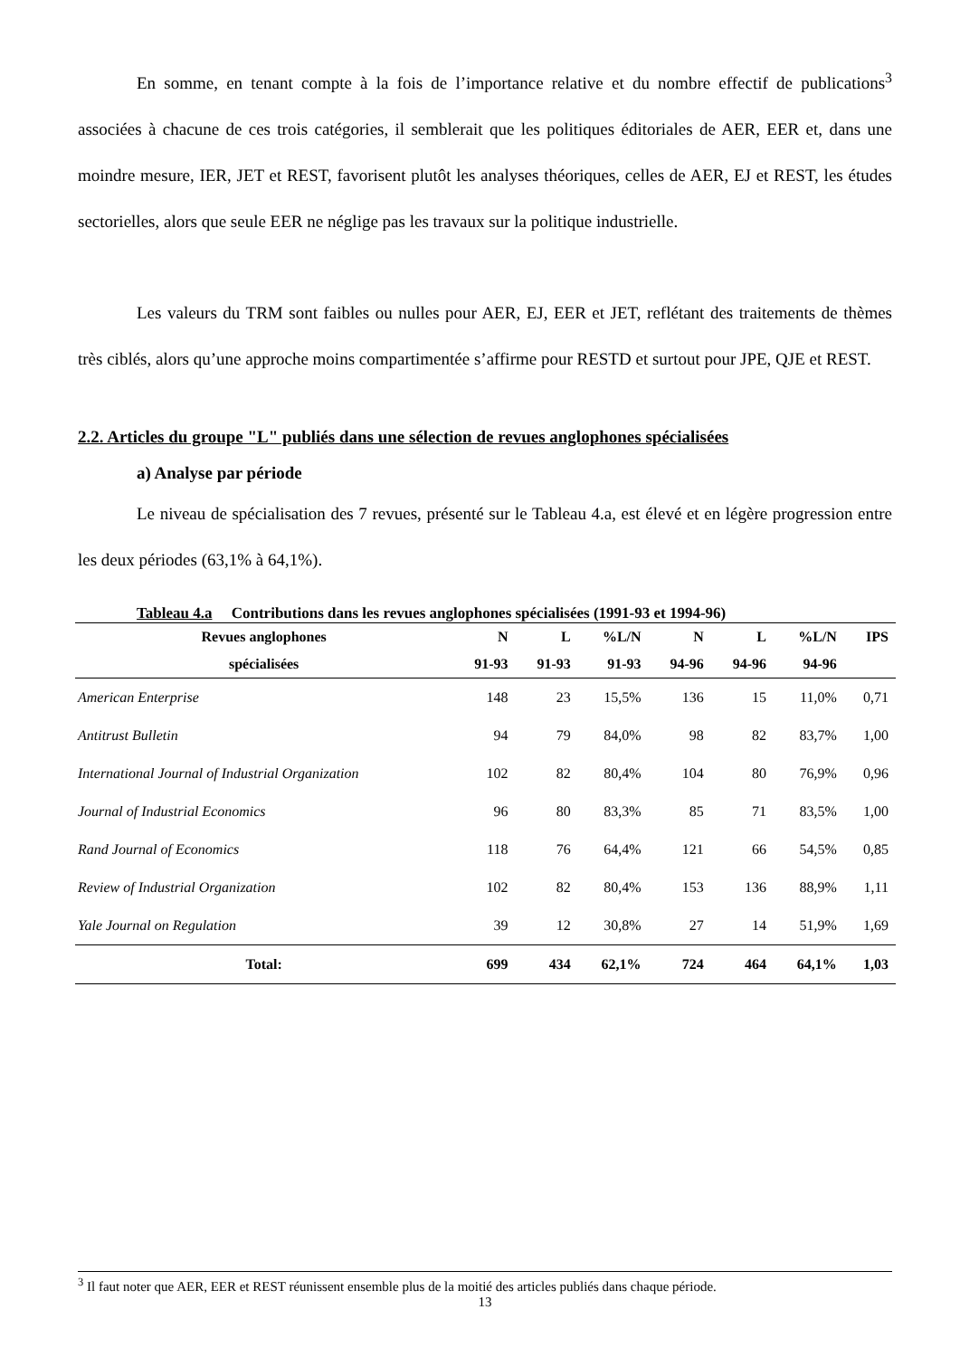En somme, en tenant compte à la fois de l’importance relative et du nombre effectif de publications<sup>3</sup> associées à chacune de ces trois catégories, il semblerait que les politiques éditoriales de AER, EER et, dans une moindre mesure, IER, JET et REST, favorisent plutôt les analyses théoriques, celles de AER, EJ et REST, les études sectorielles, alors que seule EER ne néglige pas les travaux sur la politique industrielle.
Les valeurs du TRM sont faibles ou nulles pour AER, EJ, EER et JET, reflétant des traitements de thèmes très ciblés, alors qu’une approche moins compartimentée s’affirme pour RESTD et surtout pour JPE, QJE et REST.
2.2. Articles du groupe "L" publiés dans une sélection de revues anglophones spécialisées
a) Analyse par période
Le niveau de spécialisation des 7 revues, présenté sur le Tableau 4.a, est élevé et en légère progression entre les deux périodes (63,1% à 64,1%).
Tableau 4.a Contributions dans les revues anglophones spécialisées (1991-93 et 1994-96)
| Revues anglophones | N | L | %L/N | N | L | %L/N | IPS |
| --- | --- | --- | --- | --- | --- | --- | --- |
| spécialisées | 91-93 | 91-93 | 91-93 | 94-96 | 94-96 | 94-96 | |
| American Enterprise | 148 | 23 | 15,5% | 136 | 15 | 11,0% | 0,71 |
| Antitrust Bulletin | 94 | 79 | 84,0% | 98 | 82 | 83,7% | 1,00 |
| International Journal of Industrial Organization | 102 | 82 | 80,4% | 104 | 80 | 76,9% | 0,96 |
| Journal of Industrial Economics | 96 | 80 | 83,3% | 85 | 71 | 83,5% | 1,00 |
| Rand Journal of Economics | 118 | 76 | 64,4% | 121 | 66 | 54,5% | 0,85 |
| Review of Industrial Organization | 102 | 82 | 80,4% | 153 | 136 | 88,9% | 1,11 |
| Yale Journal on Regulation | 39 | 12 | 30,8% | 27 | 14 | 51,9% | 1,69 |
| Total: | 699 | 434 | 62,1% | 724 | 464 | 64,1% | 1,03 |
<sup>3</sup> Il faut noter que AER, EER et REST réunissent ensemble plus de la moitié des articles publiés dans chaque période.
13